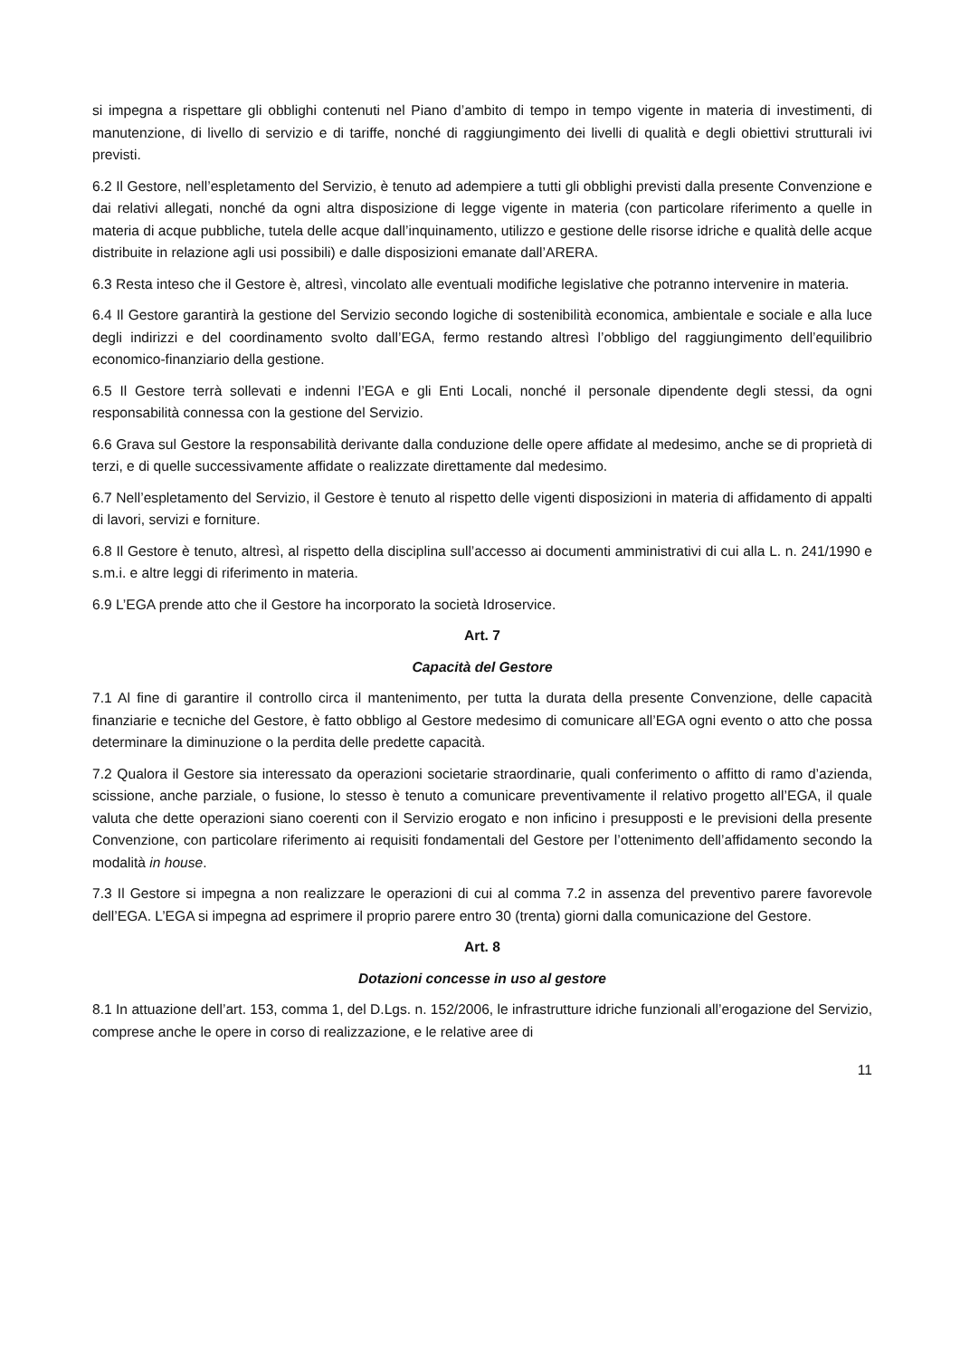si impegna a rispettare gli obblighi contenuti nel Piano d’ambito di tempo in tempo vigente in materia di investimenti, di manutenzione, di livello di servizio e di tariffe, nonché di raggiungimento dei livelli di qualità e degli obiettivi strutturali ivi previsti.
6.2 Il Gestore, nell’espletamento del Servizio, è tenuto ad adempiere a tutti gli obblighi previsti dalla presente Convenzione e dai relativi allegati, nonché da ogni altra disposizione di legge vigente in materia (con particolare riferimento a quelle in materia di acque pubbliche, tutela delle acque dall’inquinamento, utilizzo e gestione delle risorse idriche e qualità delle acque distribuite in relazione agli usi possibili) e dalle disposizioni emanate dall’ARERA.
6.3 Resta inteso che il Gestore è, altresì, vincolato alle eventuali modifiche legislative che potranno intervenire in materia.
6.4 Il Gestore garantirà la gestione del Servizio secondo logiche di sostenibilità economica, ambientale e sociale e alla luce degli indirizzi e del coordinamento svolto dall’EGA, fermo restando altresì l’obbligo del raggiungimento dell’equilibrio economico-finanziario della gestione.
6.5 Il Gestore terrà sollevati e indenni l’EGA e gli Enti Locali, nonché il personale dipendente degli stessi, da ogni responsabilità connessa con la gestione del Servizio.
6.6 Grava sul Gestore la responsabilità derivante dalla conduzione delle opere affidate al medesimo, anche se di proprietà di terzi, e di quelle successivamente affidate o realizzate direttamente dal medesimo.
6.7 Nell’espletamento del Servizio, il Gestore è tenuto al rispetto delle vigenti disposizioni in materia di affidamento di appalti di lavori, servizi e forniture.
6.8 Il Gestore è tenuto, altresì, al rispetto della disciplina sull’accesso ai documenti amministrativi di cui alla L. n. 241/1990 e s.m.i. e altre leggi di riferimento in materia.
6.9 L’EGA prende atto che il Gestore ha incorporato la società Idroservice.
Art. 7
Capacità del Gestore
7.1 Al fine di garantire il controllo circa il mantenimento, per tutta la durata della presente Convenzione, delle capacità finanziarie e tecniche del Gestore, è fatto obbligo al Gestore medesimo di comunicare all’EGA ogni evento o atto che possa determinare la diminuzione o la perdita delle predette capacità.
7.2 Qualora il Gestore sia interessato da operazioni societarie straordinarie, quali conferimento o affitto di ramo d’azienda, scissione, anche parziale, o fusione, lo stesso è tenuto a comunicare preventivamente il relativo progetto all’EGA, il quale valuta che dette operazioni siano coerenti con il Servizio erogato e non inficino i presupposti e le previsioni della presente Convenzione, con particolare riferimento ai requisiti fondamentali del Gestore per l’ottenimento dell’affidamento secondo la modalità in house.
7.3 Il Gestore si impegna a non realizzare le operazioni di cui al comma 7.2 in assenza del preventivo parere favorevole dell’EGA. L’EGA si impegna ad esprimere il proprio parere entro 30 (trenta) giorni dalla comunicazione del Gestore.
Art. 8
Dotazioni concesse in uso al gestore
8.1 In attuazione dell’art. 153, comma 1, del D.Lgs. n. 152/2006, le infrastrutture idriche funzionali all’erogazione del Servizio, comprese anche le opere in corso di realizzazione, e le relative aree di
11